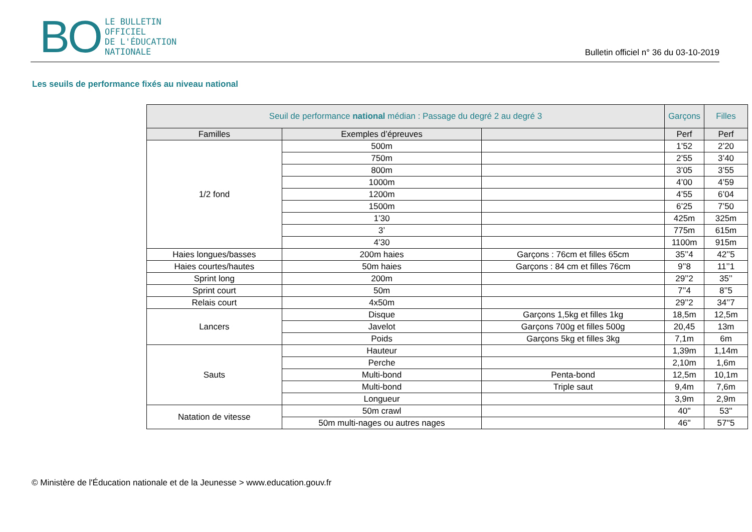BO LE BULLETIN
OFFICIEL
DE L'ÉDUCATION
NATIONALE
Bulletin officiel n° 36 du 03-10-2019
Les seuils de performance fixés au niveau national
| Seuil de performance national médian : Passage du degré 2 au degré 3 | | | Garçons | Filles |
| --- | --- | --- | --- | --- |
| Familles | Exemples d’épreuves | | Perf | Perf |
| 1/2 fond | 500m | | 1’52 | 2’20 |
| | 750m | | 2’55 | 3’40 |
| | 800m | | 3’05 | 3’55 |
| | 1000m | | 4’00 | 4’59 |
| | 1200m | | 4’55 | 6’04 |
| | 1500m | | 6’25 | 7’50 |
| | 1’30 | | 425m | 325m |
| | 3’ | | 775m | 615m |
| | 4’30 | | 1100m | 915m |
| Haies longues/basses | 200m haies | Garçons : 76cm et filles 65cm | 35’’4 | 42’’5 |
| Haies courtes/hautes | 50m haies | Garçons : 84 cm et filles 76cm | 9’’8 | 11’’1 |
| Sprint long | 200m | | 29’’2 | 35’’ |
| Sprint court | 50m | | 7’’4 | 8’’5 |
| Relais court | 4x50m | | 29’’2 | 34’’7 |
| Lancers | Disque | Garçons 1,5kg et filles 1kg | 18,5m | 12,5m |
| | Javelot | Garçons 700g et filles 500g | 20,45 | 13m |
| | Poids | Garçons 5kg et filles 3kg | 7,1m | 6m |
| Sauts | Hauteur | | 1,39m | 1,14m |
| | Perche | | 2,10m | 1,6m |
| | Multi-bond | Penta-bond | 12,5m | 10,1m |
| | Multi-bond | Triple saut | 9,4m | 7,6m |
| | Longueur | | 3,9m | 2,9m |
| Natation de vitesse | 50m crawl | | 40'' | 53'' |
| | 50m multi-nages ou autres nages | | 46'' | 57''5 |
© Ministère de l'Éducation nationale et de la Jeunesse > www.education.gouv.fr